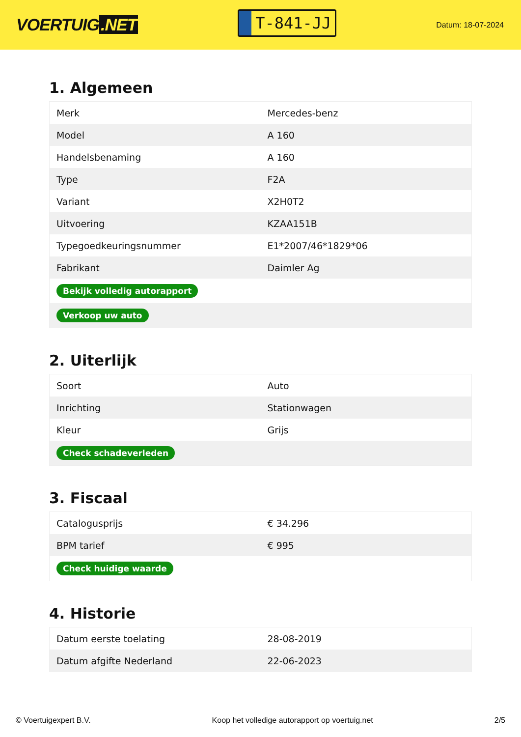VOERTUIG.NET
T-841-JJ
Datum: 18-07-2024
1. Algemeen
| Merk | Mercedes-benz |
| Model | A 160 |
| Handelsbenaming | A 160 |
| Type | F2A |
| Variant | X2H0T2 |
| Uitvoering | KZAA151B |
| Typegoedkeuringsnummer | E1*2007/46*1829*06 |
| Fabrikant | Daimler Ag |
| Bekijk volledig autorapport | |
| Verkoop uw auto | |
2. Uiterlijk
| Soort | Auto |
| Inrichting | Stationwagen |
| Kleur | Grijs |
| Check schadeverleden | |
3. Fiscaal
| Catalogusprijs | € 34.296 |
| BPM tarief | € 995 |
| Check huidige waarde | |
4. Historie
| Datum eerste toelating | 28-08-2019 |
| Datum afgifte Nederland | 22-06-2023 |
© Voertuigexpert B.V. Koop het volledige autorapport op voertuig.net 2/5